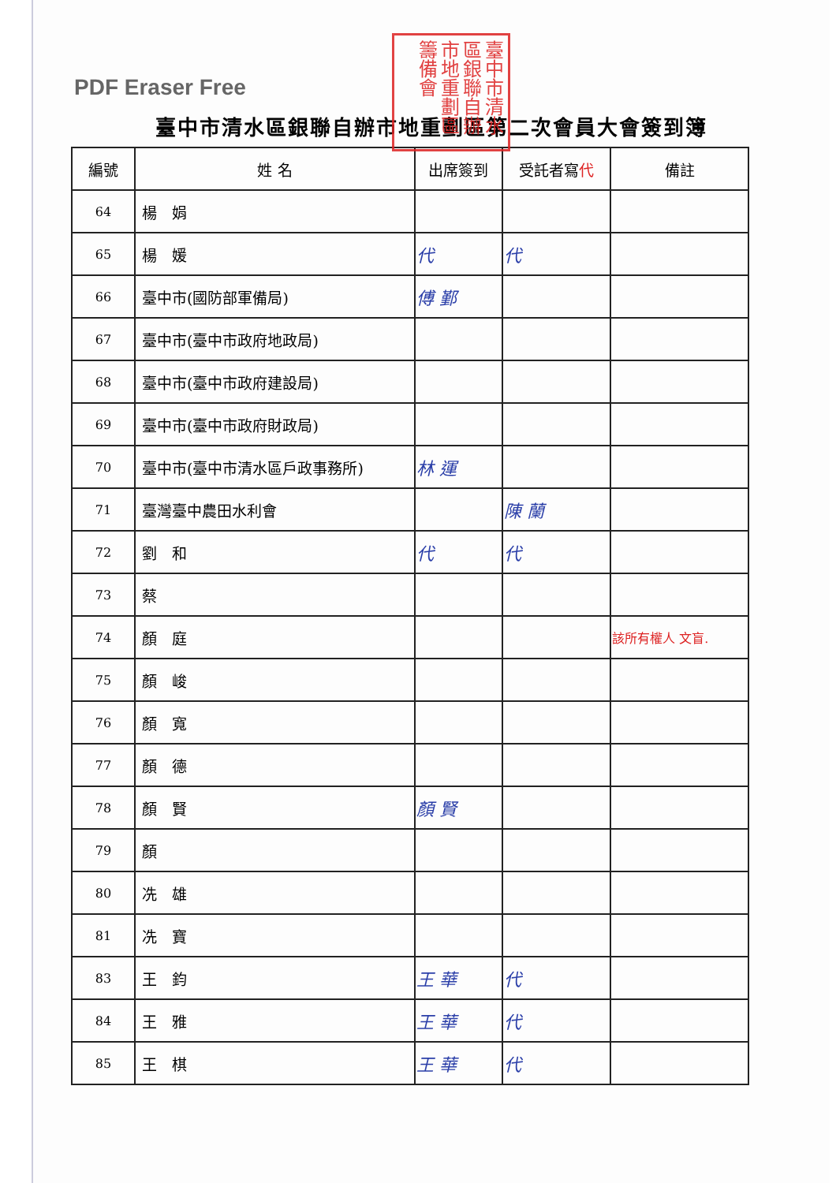PDF Eraser Free
臺中市清水區銀聯自辦市地重劃區籌備會
臺中市清水區銀聯自辦市地重劃區第二次會員大會簽到簿
| 編號 | 姓 名 | 出席簽到 | 受託者寫 代 | 備註 |
| --- | --- | --- | --- | --- |
| 64 | 楊 娟 | | | |
| 65 | 楊 媛 | 代 | 代 | |
| 66 | 臺中市(國防部軍備局) | 傅 鄞 | | |
| 67 | 臺中市(臺中市政府地政局) | | | |
| 68 | 臺中市(臺中市政府建設局) | | | |
| 69 | 臺中市(臺中市政府財政局) | | | |
| 70 | 臺中市(臺中市清水區戶政事務所) | 林 運 | | |
| 71 | 臺灣臺中農田水利會 | | 陳 蘭 | |
| 72 | 劉 和 | 代 | 代 | |
| 73 | 蔡 | | | |
| 74 | 顏 庭 | | | 該所有權人 文盲. |
| 75 | 顏 峻 | | | |
| 76 | 顏 寬 | | | |
| 77 | 顏 德 | | | |
| 78 | 顏 賢 | 顏 賢 | | |
| 79 | 顏 | | | |
| 80 | 冼 雄 | | | |
| 81 | 冼 寶 | | | |
| 83 | 王 鈞 | 王 華 | 代 | |
| 84 | 王 雅 | 王 華 | 代 | |
| 85 | 王 棋 | 王 華 | 代 | |